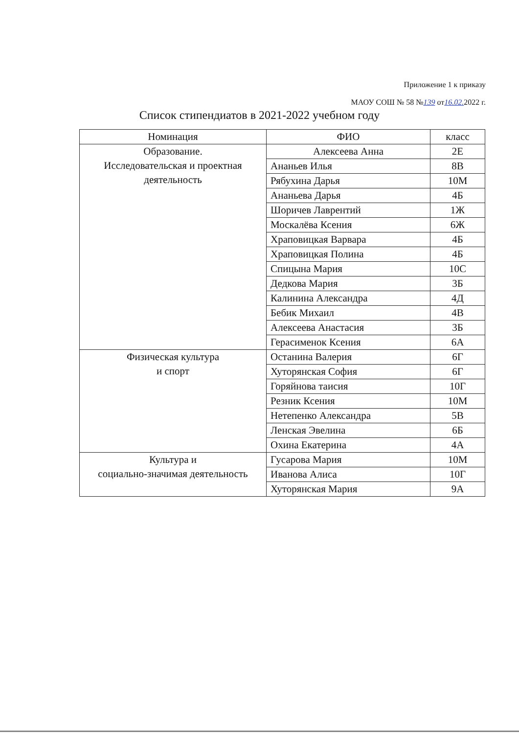Приложение 1 к приказу
МАОУ СОШ № 58 №139 от16.02. 2022 г.
Список стипендиатов в 2021-2022 учебном году
| Номинация | ФИО | класс |
| --- | --- | --- |
| Образование. Исследовательская и проектная деятельность | Алексеева Анна | 2Е |
| | Ананьев Илья | 8В |
| | Рябухина Дарья | 10М |
| | Ананьева Дарья | 4Б |
| | Шоричев Лаврентий | 1Ж |
| | Москалёва Ксения | 6Ж |
| | Храповицкая Варвара | 4Б |
| | Храповицкая Полина | 4Б |
| | Спицына Мария | 10С |
| | Дедкова Мария | 3Б |
| | Калинина Александра | 4Д |
| | Бебик Михаил | 4В |
| | Алексеева Анастасия | 3Б |
| | Герасименок Ксения | 6А |
| Физическая культура и спорт | Останина Валерия | 6Г |
| | Хуторянская София | 6Г |
| | Горяйнова таисия | 10Г |
| | Резник Ксения | 10М |
| | Нетепенко Александра | 5В |
| | Ленская Эвелина | 6Б |
| | Охина Екатерина | 4А |
| Культура и социально-значимая деятельность | Гусарова Мария | 10М |
| | Иванова Алиса | 10Г |
| | Хуторянская Мария | 9А |